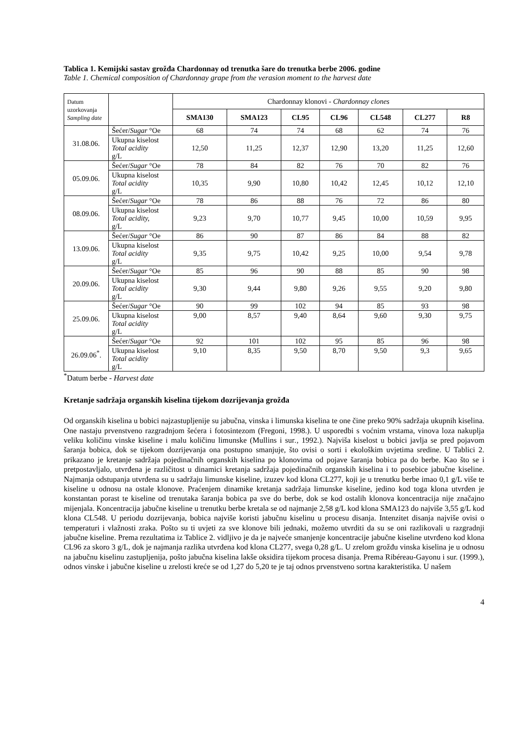Tablica 1. Kemijski sastav grožđa Chardonnay od trenutka šare do trenutka berbe 2006. godine
Table 1. Chemical composition of Chardonnay grape from the verasion moment to the harvest date
| Datum uzorkovanja Sampling date | | Chardonnay klonovi - Chardonnay clones | | | | | | |
| | | SMA130 | SMA123 | CL95 | CL96 | CL548 | CL277 | R8 |
| 31.08.06. | Šećer/ Sugar °Oe | 68 | 74 | 74 | 68 | 62 | 74 | 76 |
| | Ukupna kiselost Total acidity g/L | 12,50 | 11,25 | 12,37 | 12,90 | 13,20 | 11,25 | 12,60 |
| 05.09.06. | Šećer/ Sugar °Oe | 78 | 84 | 82 | 76 | 70 | 82 | 76 |
| | Ukupna kiselost Total acidity g/L | 10,35 | 9,90 | 10,80 | 10,42 | 12,45 | 10,12 | 12,10 |
| 08.09.06. | Šećer/ Sugar °Oe | 78 | 86 | 88 | 76 | 72 | 86 | 80 |
| | Ukupna kiselost Total acidity, g/L | 9,23 | 9,70 | 10,77 | 9,45 | 10,00 | 10,59 | 9,95 |
| 13.09.06. | Šećer/ Sugar °Oe | 86 | 90 | 87 | 86 | 84 | 88 | 82 |
| | Ukupna kiselost Total acidity g/L | 9,35 | 9,75 | 10,42 | 9,25 | 10,00 | 9,54 | 9,78 |
| 20.09.06. | Šećer/ Sugar °Oe | 85 | 96 | 90 | 88 | 85 | 90 | 98 |
| | Ukupna kiselost Total acidity g/L | 9,30 | 9,44 | 9,80 | 9,26 | 9,55 | 9,20 | 9,80 |
| 25.09.06. | Šećer/ Sugar °Oe | 90 | 99 | 102 | 94 | 85 | 93 | 98 |
| | Ukupna kiselost Total acidity g/L | 9,00 | 8,57 | 9,40 | 8,64 | 9,60 | 9,30 | 9,75 |
| 26.09.06<sup>*</sup>. | Šećer/ Sugar °Oe | 92 | 101 | 102 | 95 | 85 | 96 | 98 |
| | Ukupna kiselost Total acidity g/L | 9,10 | 8,35 | 9,50 | 8,70 | 9,50 | 9,3 | 9,65 |
<sup>*</sup> Datum berbe - Harvest date
Kretanje sadržaja organskih kiselina tijekom dozrijevanja grožđa
Od organskih kiselina u bobici najzastupljenije su jabučna, vinska i limunska kiselina te one čine preko 90% sadržaja ukupnih kiselina. One nastaju prvenstveno razgradnjom šećera i fotosintezom (Fregoni, 1998.). U usporedbi s voćnim vrstama, vinova loza nakuplja veliku količinu vinske kiseline i malu količinu limunske (Mullins i sur., 1992.). Najviša kiselost u bobici javlja se pred pojavom šaranja bobica, dok se tijekom dozrijevanja ona postupno smanjuje, što ovisi o sorti i ekološkim uvjetima sredine. U Tablici 2. prikazano je kretanje sadržaja pojedinačnih organskih kiselina po klonovima od pojave šaranja bobica pa do berbe. Kao što se i pretpostavljalo, utvrđena je različitost u dinamici kretanja sadržaja pojedinačnih organskih kiselina i to posebice jabučne kiseline. Najmanja odstupanja utvrđena su u sadržaju limunske kiseline, izuzev kod klona CL277, koji je u trenutku berbe imao 0,1 g/L više te kiseline u odnosu na ostale klonove. Praćenjem dinamike kretanja sadržaja limunske kiseline, jedino kod toga klona utvrđen je konstantan porast te kiseline od trenutaka šaranja bobica pa sve do berbe, dok se kod ostalih klonova koncentracija nije značajno mijenjala. Koncentracija jabučne kiseline u trenutku berbe kretala se od najmanje 2,58 g/L kod klona SMA123 do najviše 3,55 g/L kod klona CL548. U periodu dozrijevanja, bobica najviše koristi jabučnu kiselinu u procesu disanja. Intenzitet disanja najviše ovisi o temperaturi i vlažnosti zraka. Pošto su ti uvjeti za sve klonove bili jednaki, možemo utvrditi da su se oni razlikovali u razgradnji jabučne kiseline. Prema rezultatima iz Tablice 2. vidljivo je da je najveće smanjenje koncentracije jabučne kiseline utvrđeno kod klona CL96 za skoro 3 g/L, dok je najmanja razlika utvrđena kod klona CL277, svega 0,28 g/L. U zrelom grožđu vinska kiselina je u odnosu na jabučnu kiselinu zastupljenija, pošto jabučna kiselina lakše oksidira tijekom procesa disanja. Prema Ribéreau-Gayonu i sur. (1999.), odnos vinske i jabučne kiseline u zrelosti kreće se od 1,27 do 5,20 te je taj odnos prvenstveno sortna karakteristika. U našem
4